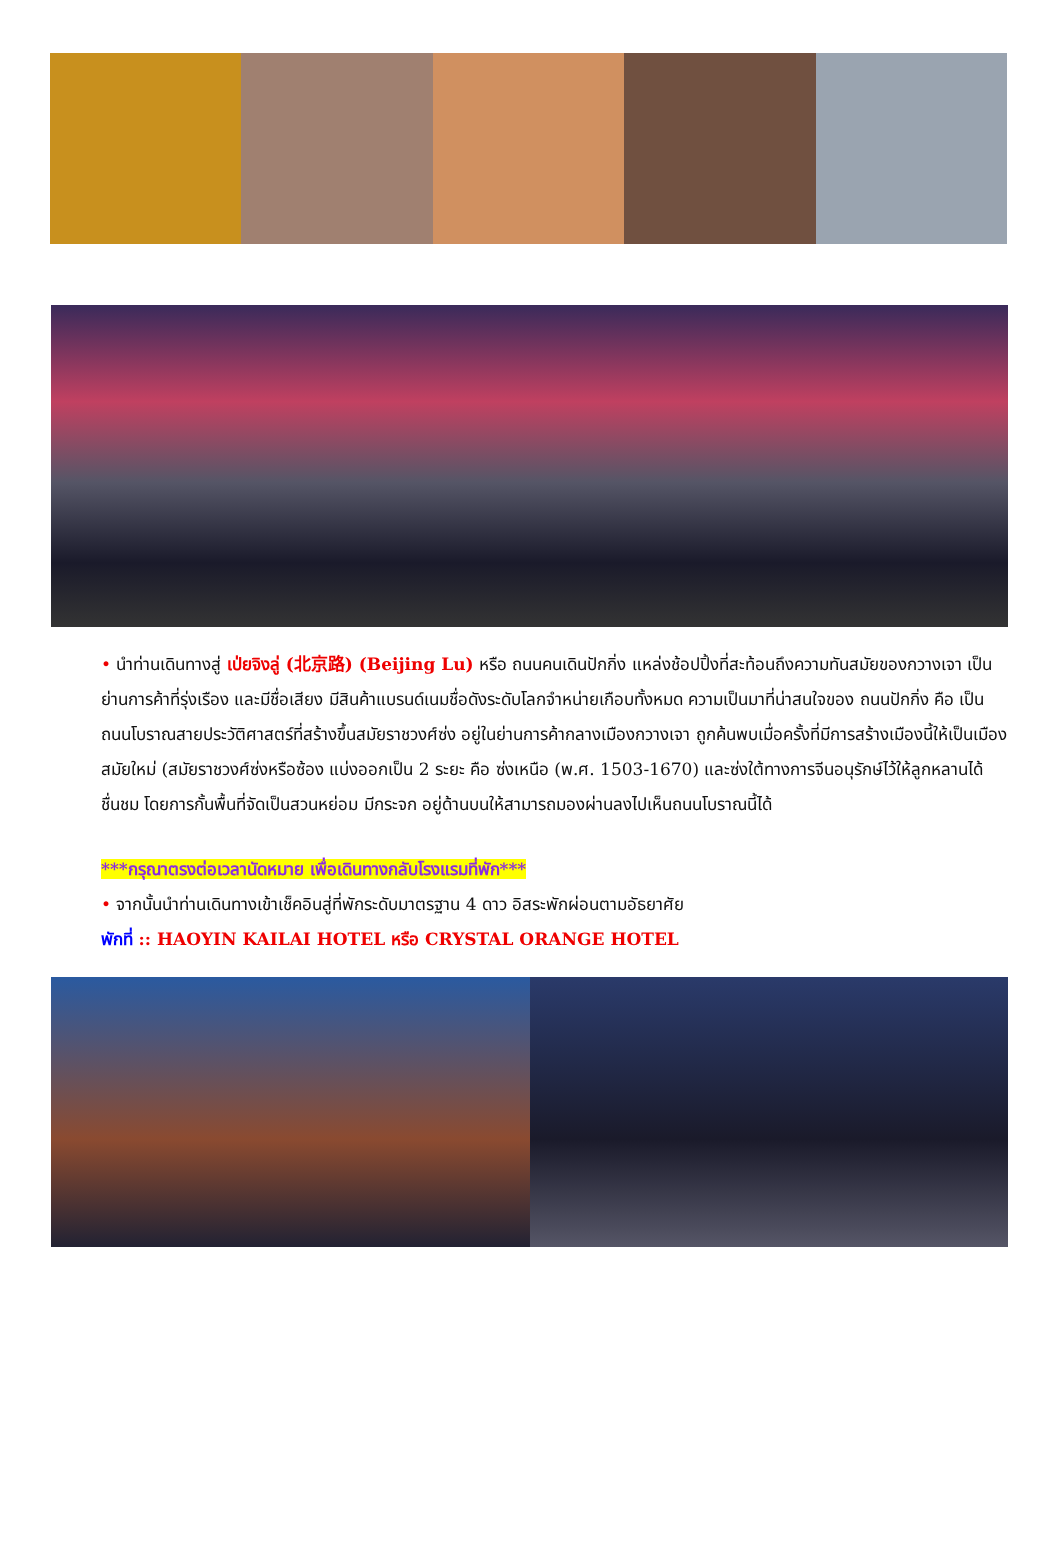• นำท่านเดินทางสู่ เป่ยจิงลู่ (北京路) (Beijing Lu) หรือ ถนนคนเดินปักกิ่ง แหล่งช้อปปิ้งที่สะท้อนถึงความทันสมัยของกวางเจา เป็นย่านการค้าที่รุ่งเรือง และมีชื่อเสียง มีสินค้าแบรนด์เนมชื่อดังระดับโลกจำหน่ายเกือบทั้งหมด ความเป็นมาที่น่าสนใจของ ถนนปักกิ่ง คือ เป็นถนนโบราณสายประวัติศาสตร์ที่สร้างขึ้นสมัยราชวงศ์ซ่ง อยู่ในย่านการค้ากลางเมืองกวางเจา ถูกค้นพบเมื่อครั้งที่มีการสร้างเมืองนี้ให้เป็นเมืองสมัยใหม่ (สมัยราชวงศ์ซ่งหรือซ้อง แบ่งออกเป็น 2 ระยะ คือ ซ่งเหนือ (พ.ศ. 1503-1670) และซ่งใต้ทางการจีนอนุรักษ์ไว้ให้ลูกหลานได้ชื่นชม โดยการกั้นพื้นที่จัดเป็นสวนหย่อม มีกระจก อยู่ด้านบนให้สามารถมองผ่านลงไปเห็นถนนโบราณนี้ได้
***กรุณาตรงต่อเวลานัดหมาย เพื่อเดินทางกลับโรงแรมที่พัก***
• จากนั้นนำท่านเดินทางเข้าเช็คอินสู่ที่พักระดับมาตรฐาน 4 ดาว อิสระพักผ่อนตามอัธยาศัย
พักที่ :: HAOYIN KAILAI HOTEL หรือ CRYSTAL ORANGE HOTEL